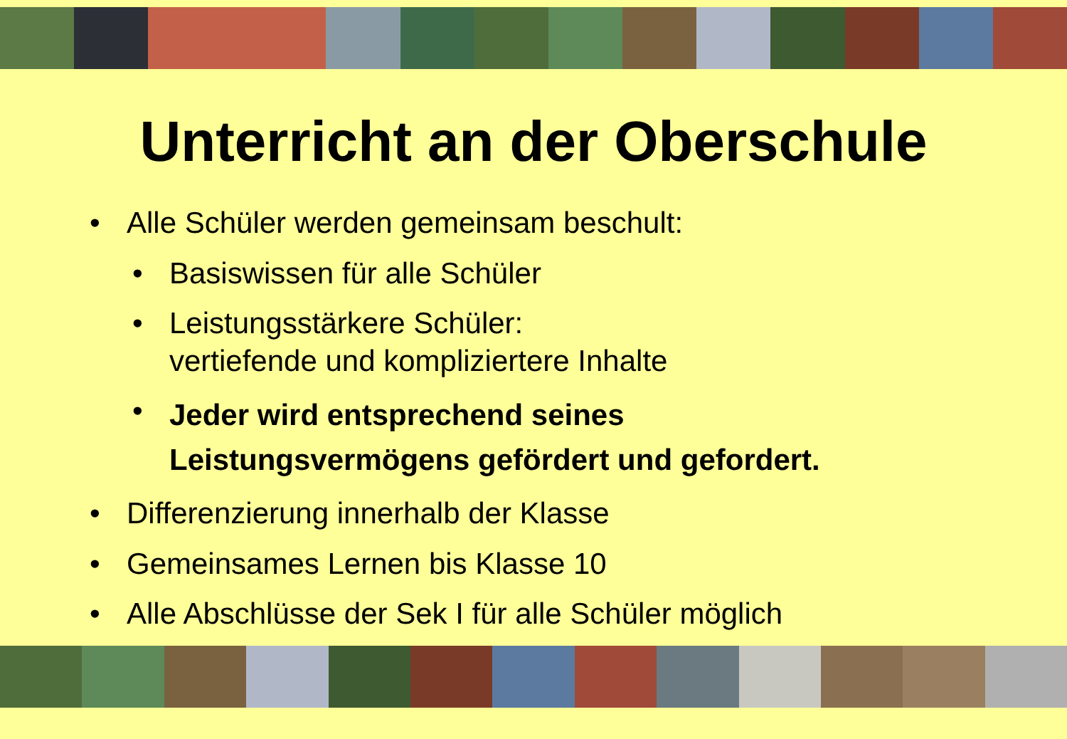Unterricht an der Oberschule
• Alle Schüler werden gemeinsam beschult:
• Basiswissen für alle Schüler
• Leistungsstärkere Schüler:
vertiefende und kompliziertere Inhalte
• Jeder wird entsprechend seines
Leistungsvermögens gefördert und gefordert.
• Differenzierung innerhalb der Klasse
• Gemeinsames Lernen bis Klasse 10
• Alle Abschlüsse der Sek I für alle Schüler möglich